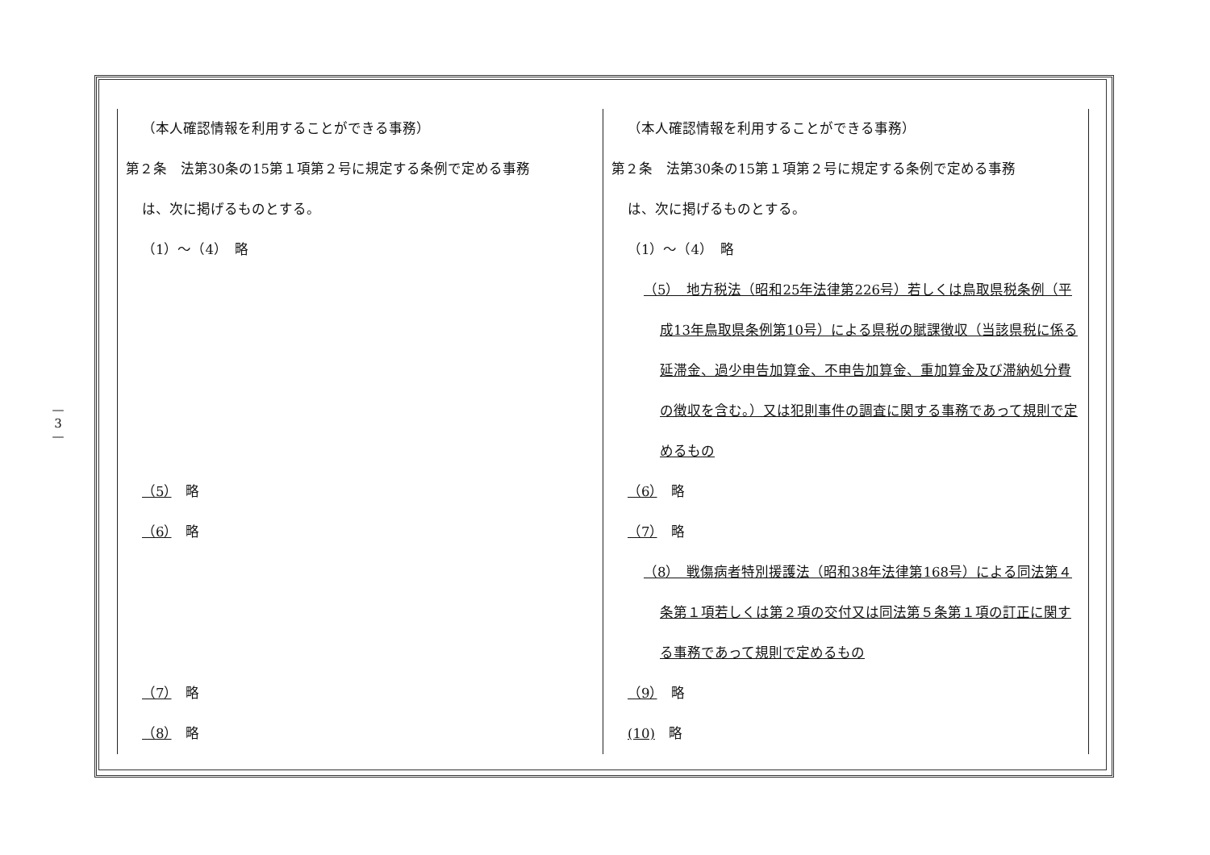—
3
—
| （本人確認情報を利用することができる事務） 第２条 法第30条の15第１項第２号に規定する条例で定める事務 は、次に掲げるものとする。 （1）～（4） 略 （5） 略 （6） 略 （7） 略 （8） 略 | （本人確認情報を利用することができる事務） 第２条 法第30条の15第１項第２号に規定する条例で定める事務 は、次に掲げるものとする。 （1）～（4） 略 （5） 地方税法（昭和25年法律第226号）若しくは鳥取県税条例（平成13年鳥取県条例第10号）による県税の賦課徴収（当該県税に係る延滞金、過少申告加算金、不申告加算金、重加算金及び滞納処分費の徴収を含む。）又は犯則事件の調査に関する事務であって規則で定めるもの （6） 略 （7） 略 （8） 戦傷病者特別援護法（昭和38年法律第168号）による同法第４条第１項若しくは第２項の交付又は同法第５条第１項の訂正に関する事務であって規則で定めるもの （9） 略 (10) 略 |